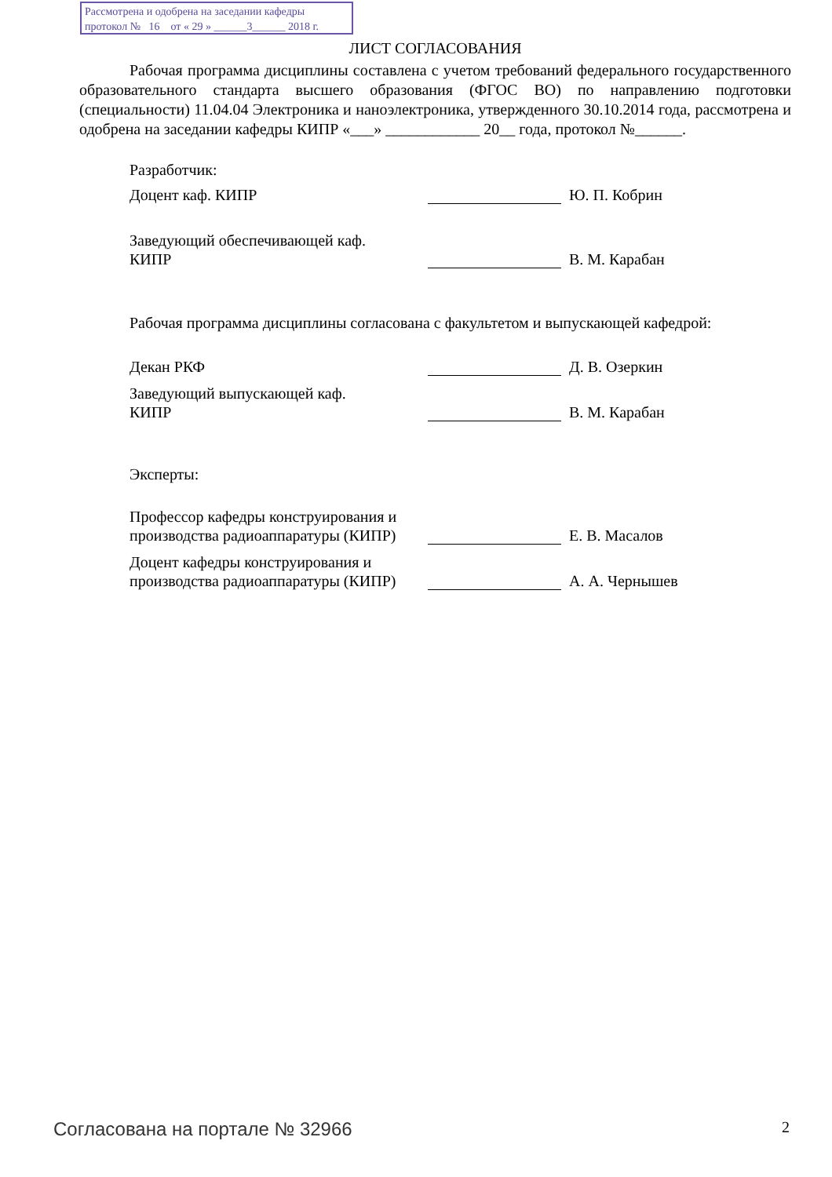Рассмотрена и одобрена на заседании кафедры
протокол № 16 от « 29 » ______3______ 2018 г.
ЛИСТ СОГЛАСОВАНИЯ
Рабочая программа дисциплины составлена с учетом требований федерального государственного образовательного стандарта высшего образования (ФГОС ВО) по направлению подготовки (специальности) 11.04.04 Электроника и наноэлектроника, утвержденного 30.10.2014 года, рассмотрена и одобрена на заседании кафедры КИПР «___» ____________ 20__ года, протокол №______.
Разработчик:
Доцент каф. КИПР
Ю. П. Кобрин
Заведующий обеспечивающей каф.
КИПР
В. М. Карабан
Рабочая программа дисциплины согласована с факультетом и выпускающей кафедрой:
Декан РКФ
Д. В. Озеркин
Заведующий выпускающей каф.
КИПР
В. М. Карабан
Эксперты:
Профессор кафедры конструирования и производства радиоаппаратуры (КИПР)
Е. В. Масалов
Доцент кафедры конструирования и производства радиоаппаратуры (КИПР)
А. А. Чернышев
Согласована на портале № 32966 2